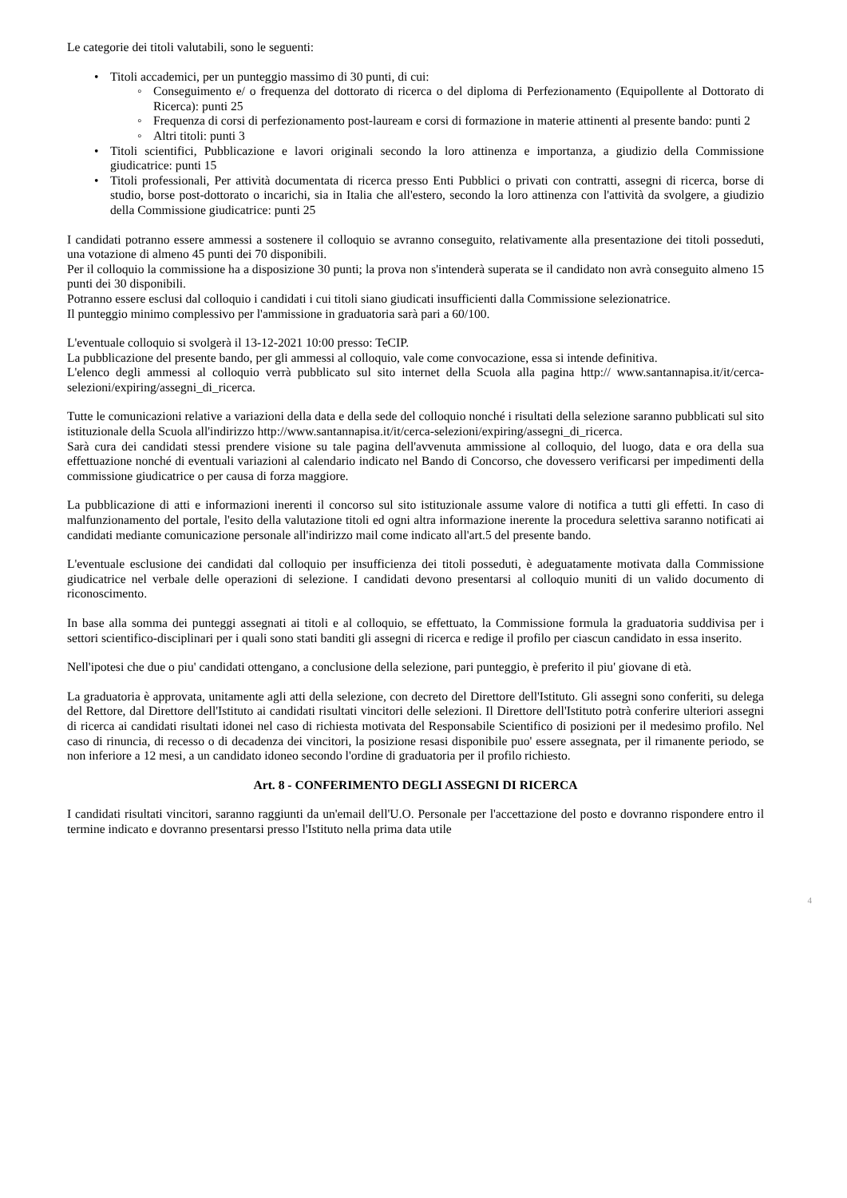Le categorie dei titoli valutabili, sono le seguenti:
• Titoli accademici, per un punteggio massimo di 30 punti, di cui:
◦ Conseguimento e/ o frequenza del dottorato di ricerca o del diploma di Perfezionamento (Equipollente al Dottorato di Ricerca): punti 25
◦ Frequenza di corsi di perfezionamento post-lauream e corsi di formazione in materie attinenti al presente bando: punti 2
◦ Altri titoli: punti 3
• Titoli scientifici, Pubblicazione e lavori originali secondo la loro attinenza e importanza, a giudizio della Commissione giudicatrice: punti 15
• Titoli professionali, Per attività documentata di ricerca presso Enti Pubblici o privati con contratti, assegni di ricerca, borse di studio, borse post-dottorato o incarichi, sia in Italia che all'estero, secondo la loro attinenza con l'attività da svolgere, a giudizio della Commissione giudicatrice: punti 25
I candidati potranno essere ammessi a sostenere il colloquio se avranno conseguito, relativamente alla presentazione dei titoli posseduti, una votazione di almeno 45 punti dei 70 disponibili.
Per il colloquio la commissione ha a disposizione 30 punti; la prova non s'intenderà superata se il candidato non avrà conseguito almeno 15 punti dei 30 disponibili.
Potranno essere esclusi dal colloquio i candidati i cui titoli siano giudicati insufficienti dalla Commissione selezionatrice.
Il punteggio minimo complessivo per l'ammissione in graduatoria sarà pari a 60/100.
L'eventuale colloquio si svolgerà il 13-12-2021 10:00 presso: TeCIP.
La pubblicazione del presente bando, per gli ammessi al colloquio, vale come convocazione, essa si intende definitiva.
L'elenco degli ammessi al colloquio verrà pubblicato sul sito internet della Scuola alla pagina http:// www.santannapisa.it/it/cerca-selezioni/expiring/assegni_di_ricerca.
Tutte le comunicazioni relative a variazioni della data e della sede del colloquio nonché i risultati della selezione saranno pubblicati sul sito istituzionale della Scuola all'indirizzo http://www.santannapisa.it/it/cerca-selezioni/expiring/assegni_di_ricerca.
Sarà cura dei candidati stessi prendere visione su tale pagina dell'avvenuta ammissione al colloquio, del luogo, data e ora della sua effettuazione nonché di eventuali variazioni al calendario indicato nel Bando di Concorso, che dovessero verificarsi per impedimenti della commissione giudicatrice o per causa di forza maggiore.
La pubblicazione di atti e informazioni inerenti il concorso sul sito istituzionale assume valore di notifica a tutti gli effetti. In caso di malfunzionamento del portale, l'esito della valutazione titoli ed ogni altra informazione inerente la procedura selettiva saranno notificati ai candidati mediante comunicazione personale all'indirizzo mail come indicato all'art.5 del presente bando.
L'eventuale esclusione dei candidati dal colloquio per insufficienza dei titoli posseduti, è adeguatamente motivata dalla Commissione giudicatrice nel verbale delle operazioni di selezione. I candidati devono presentarsi al colloquio muniti di un valido documento di riconoscimento.
In base alla somma dei punteggi assegnati ai titoli e al colloquio, se effettuato, la Commissione formula la graduatoria suddivisa per i settori scientifico-disciplinari per i quali sono stati banditi gli assegni di ricerca e redige il profilo per ciascun candidato in essa inserito.
Nell'ipotesi che due o piu' candidati ottengano, a conclusione della selezione, pari punteggio, è preferito il piu' giovane di età.
La graduatoria è approvata, unitamente agli atti della selezione, con decreto del Direttore dell'Istituto. Gli assegni sono conferiti, su delega del Rettore, dal Direttore dell'Istituto ai candidati risultati vincitori delle selezioni. Il Direttore dell'Istituto potrà conferire ulteriori assegni di ricerca ai candidati risultati idonei nel caso di richiesta motivata del Responsabile Scientifico di posizioni per il medesimo profilo. Nel caso di rinuncia, di recesso o di decadenza dei vincitori, la posizione resasi disponibile puo' essere assegnata, per il rimanente periodo, se non inferiore a 12 mesi, a un candidato idoneo secondo l'ordine di graduatoria per il profilo richiesto.
Art. 8 - CONFERIMENTO DEGLI ASSEGNI DI RICERCA
I candidati risultati vincitori, saranno raggiunti da un'email dell'U.O. Personale per l'accettazione del posto e dovranno rispondere entro il termine indicato e dovranno presentarsi presso l'Istituto nella prima data utile
4